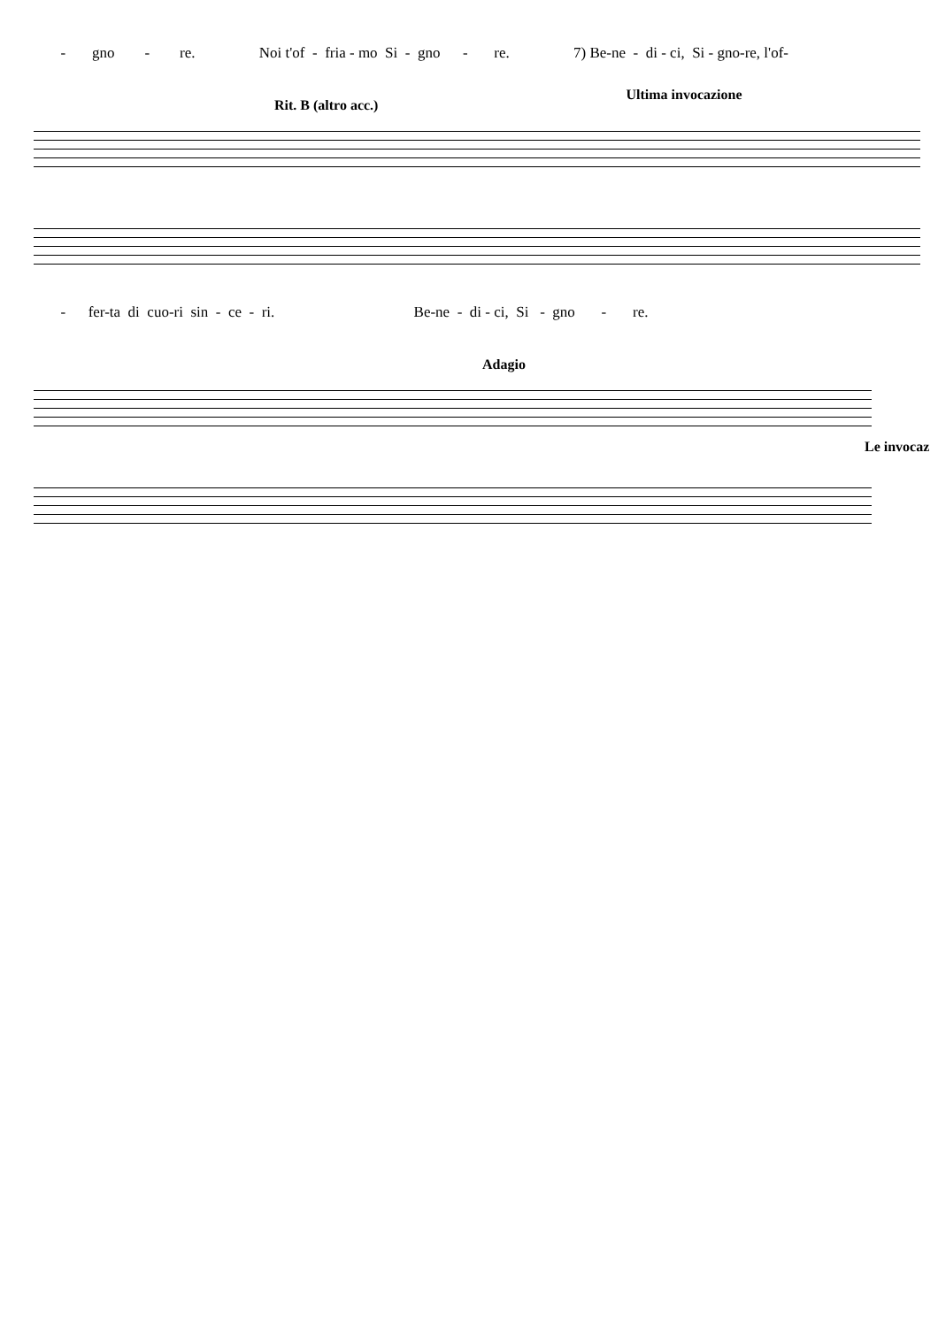- gno - re. Noi t'of - fria - mo Si - gno - re. 7) Be-ne - di - ci, Si - gno-re, l'of-
Rit. B (altro acc.) Ultima invocazione
- fer-ta di cuo-ri sin - ce - ri. Be-ne - di - ci, Si - gno - re.
Adagio
Le invocaz